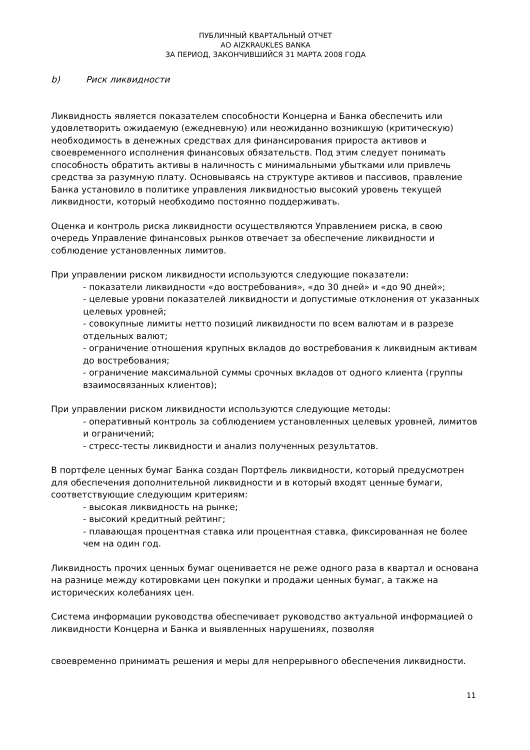ПУБЛИЧНЫЙ КВАРТАЛЬНЫЙ ОТЧЕТ
АО AIZKRAUKLES BANKA
ЗА ПЕРИОД, ЗАКОНЧИВШИЙСЯ 31 МАРТА 2008 ГОДА
b) Риск ликвидности
Ликвидность является показателем способности Концерна и Банка обеспечить или удовлетворить ожидаемую (ежедневную) или неожиданно возникшую (критическую) необходимость в денежных средствах для финансирования прироста активов и своевременного исполнения финансовых обязательств. Под этим следует понимать способность обратить активы в наличность с минимальными убытками или привлечь средства за разумную плату. Основываясь на структуре активов и пассивов, правление Банка установило в политике управления ликвидностью высокий уровень текущей ликвидности, который необходимо постоянно поддерживать.
Оценка и контроль риска ликвидности осуществляются Управлением риска, в свою очередь Управление финансовых рынков отвечает за обеспечение ликвидности и соблюдение установленных лимитов.
При управлении риском ликвидности используются следующие показатели:
- показатели ликвидности «до востребования», «до 30 дней» и «до 90 дней»;
- целевые уровни показателей ликвидности и допустимые отклонения от указанных целевых уровней;
- совокупные лимиты нетто позиций ликвидности по всем валютам и в разрезе отдельных валют;
- ограничение отношения крупных вкладов до востребования к ликвидным активам до востребования;
- ограничение максимальной суммы срочных вкладов от одного клиента (группы взаимосвязанных клиентов);
При управлении риском ликвидности используются следующие методы:
- оперативный контроль за соблюдением установленных целевых уровней, лимитов и ограничений;
- стресс-тесты ликвидности и анализ полученных результатов.
В портфеле ценных бумаг Банка создан Портфель ликвидности, который предусмотрен для обеспечения дополнительной ликвидности и в который входят ценные бумаги, соответствующие следующим критериям:
- высокая ликвидность на рынке;
- высокий кредитный рейтинг;
- плавающая процентная ставка или процентная ставка, фиксированная не более чем на один год.
Ликвидность прочих ценных бумаг оценивается не реже одного раза в квартал и основана на разнице между котировками цен покупки и продажи ценных бумаг, а также на исторических колебаниях цен.
Система информации руководства обеспечивает руководство актуальной информацией о ликвидности Концерна и Банка и выявленных нарушениях, позволяя
своевременно принимать решения и меры для непрерывного обеспечения ликвидности.
11